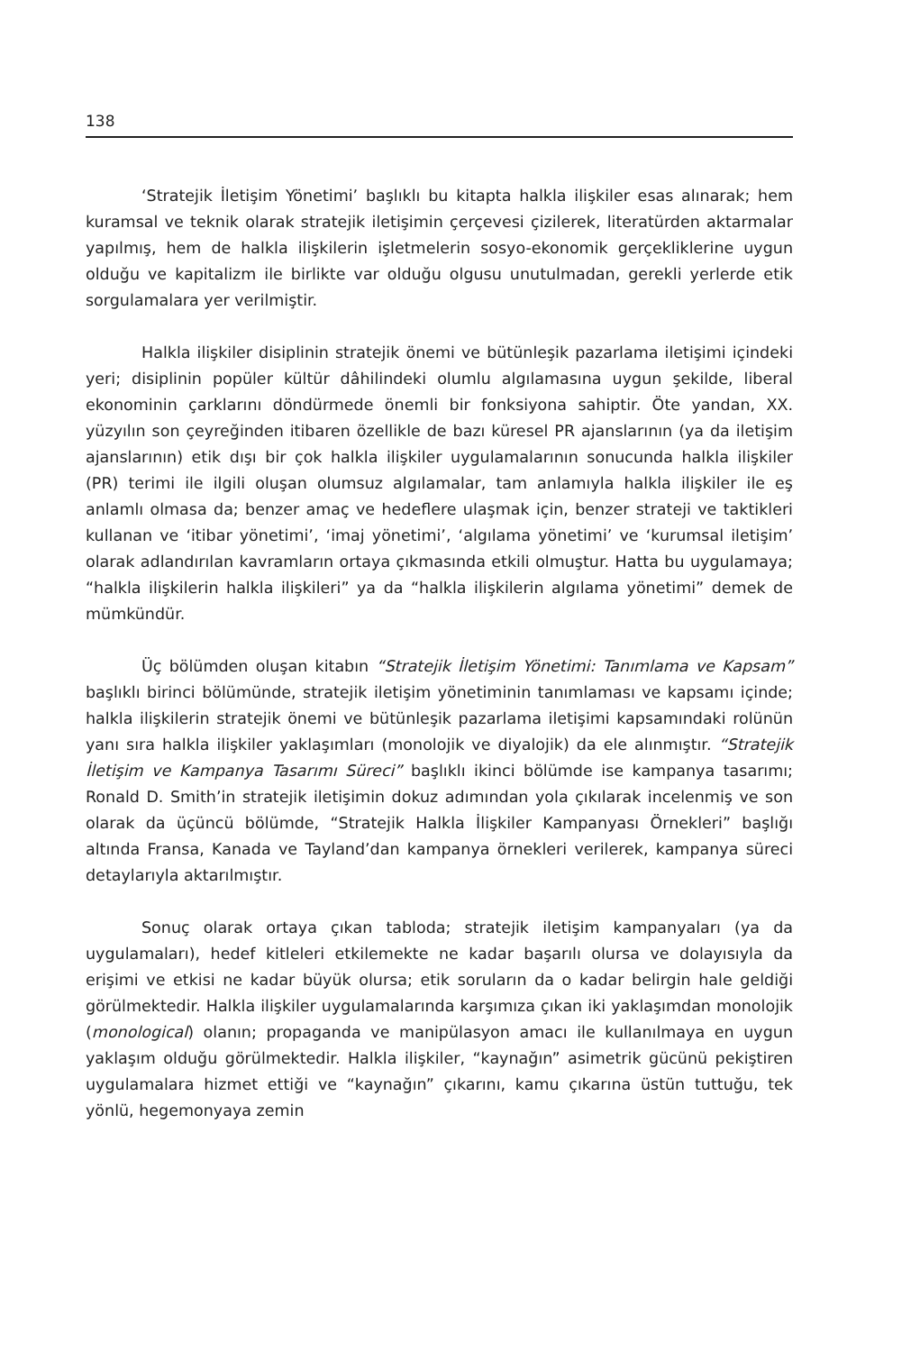138
‘Stratejik İletişim Yönetimi’ başlıklı bu kitapta halkla ilişkiler esas alınarak; hem kuramsal ve teknik olarak stratejik iletişimin çerçevesi çizilerek, literatürden aktarmalar yapılmış, hem de halkla ilişkilerin işletmelerin sosyo-ekonomik gerçekliklerine uygun olduğu ve kapitalizm ile birlikte var olduğu olgusu unutulmadan, gerekli yerlerde etik sorgulamalara yer verilmiştir.
Halkla ilişkiler disiplinin stratejik önemi ve bütünleşik pazarlama iletişimi içindeki yeri; disiplinin popüler kültür dâhilindeki olumlu algılamasına uygun şekilde, liberal ekonominin çarklarını döndürmede önemli bir fonksiyona sahiptir. Öte yandan, XX. yüzyılın son çeyreğinden itibaren özellikle de bazı küresel PR ajanslarının (ya da iletişim ajanslarının) etik dışı bir çok halkla ilişkiler uygulamalarının sonucunda halkla ilişkiler (PR) terimi ile ilgili oluşan olumsuz algılamalar, tam anlamıyla halkla ilişkiler ile eş anlamlı olmasa da; benzer amaç ve hedeflere ulaşmak için, benzer strateji ve taktikleri kullanan ve ‘itibar yönetimi’, ‘imaj yönetimi’, ‘algılama yönetimi’ ve ‘kurumsal iletişim’ olarak adlandırılan kavramların ortaya çıkmasında etkili olmuştur. Hatta bu uygulamaya; “halkla ilişkilerin halkla ilişkileri” ya da “halkla ilişkilerin algılama yönetimi” demek de mümkündür.
Üç bölümden oluşan kitabın “Stratejik İletişim Yönetimi: Tanımlama ve Kapsam” başlıklı birinci bölümünde, stratejik iletişim yönetiminin tanımlaması ve kapsamı içinde; halkla ilişkilerin stratejik önemi ve bütünleşik pazarlama iletişimi kapsamındaki rolünün yanı sıra halkla ilişkiler yaklaşımları (monolojik ve diyalojik) da ele alınmıştır. “Stratejik İletişim ve Kampanya Tasarımı Süreci” başlıklı ikinci bölümde ise kampanya tasarımı; Ronald D. Smith’in stratejik iletişimin dokuz adımından yola çıkılarak incelenmiş ve son olarak da üçüncü bölümde, “Stratejik Halkla İlişkiler Kampanyası Örnekleri” başlığı altında Fransa, Kanada ve Tayland’dan kampanya örnekleri verilerek, kampanya süreci detaylarıyla aktarılmıştır.
Sonuç olarak ortaya çıkan tabloda; stratejik iletişim kampanyaları (ya da uygulamaları), hedef kitleleri etkilemekte ne kadar başarılı olursa ve dolayısıyla da erişimi ve etkisi ne kadar büyük olursa; etik soruların da o kadar belirgin hale geldiği görülmektedir. Halkla ilişkiler uygulamalarında karşımıza çıkan iki yaklaşımdan monolojik (monological) olanın; propaganda ve manipülasyon amacı ile kullanılmaya en uygun yaklaşım olduğu görülmektedir. Halkla ilişkiler, “kaynağın” asimetrik gücünü pekiştiren uygulamalara hizmet ettiği ve “kaynağın” çıkarını, kamu çıkarına üstün tuttuğu, tek yönlü, hegemonyaya zemin